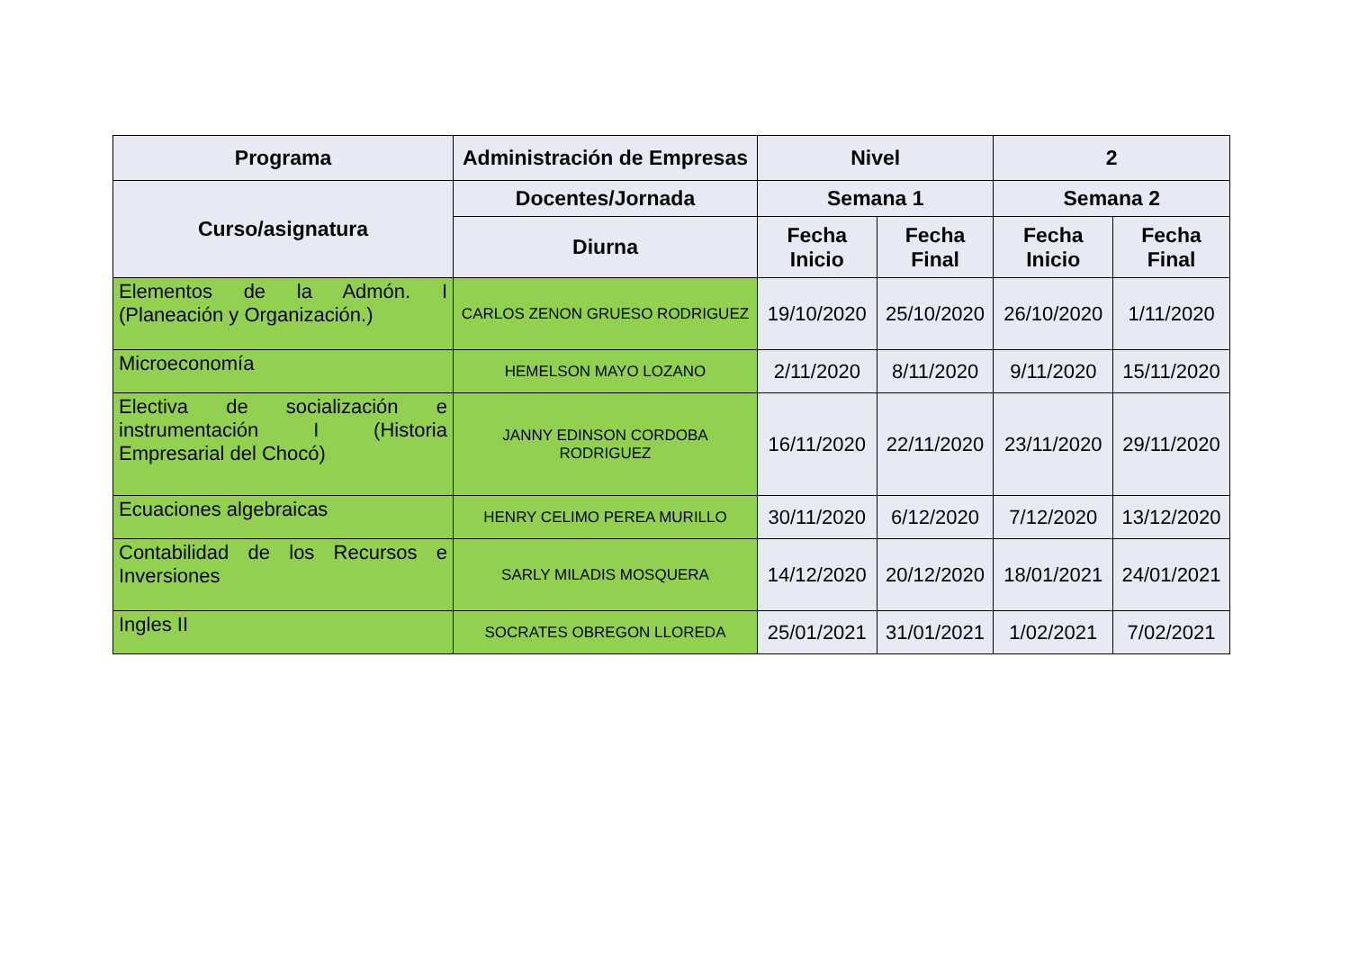| Programa | Administración de Empresas | Nivel | | 2 | |
| --- | --- | --- | --- | --- | --- |
| Curso/asignatura | Docentes/Jornada | Semana 1 | | Semana 2 | |
| | Diurna | Fecha Inicio | Fecha Final | Fecha Inicio | Fecha Final |
| Elementos de la Admón. I (Planeación y Organización.) | CARLOS ZENON GRUESO RODRIGUEZ | 19/10/2020 | 25/10/2020 | 26/10/2020 | 1/11/2020 |
| Microeconomía | HEMELSON MAYO LOZANO | 2/11/2020 | 8/11/2020 | 9/11/2020 | 15/11/2020 |
| Electiva de socialización e instrumentación I (Historia Empresarial del Chocó) | JANNY EDINSON CORDOBA RODRIGUEZ | 16/11/2020 | 22/11/2020 | 23/11/2020 | 29/11/2020 |
| Ecuaciones algebraicas | HENRY CELIMO PEREA MURILLO | 30/11/2020 | 6/12/2020 | 7/12/2020 | 13/12/2020 |
| Contabilidad de los Recursos e Inversiones | SARLY MILADIS MOSQUERA | 14/12/2020 | 20/12/2020 | 18/01/2021 | 24/01/2021 |
| Ingles II | SOCRATES OBREGON LLOREDA | 25/01/2021 | 31/01/2021 | 1/02/2021 | 7/02/2021 |